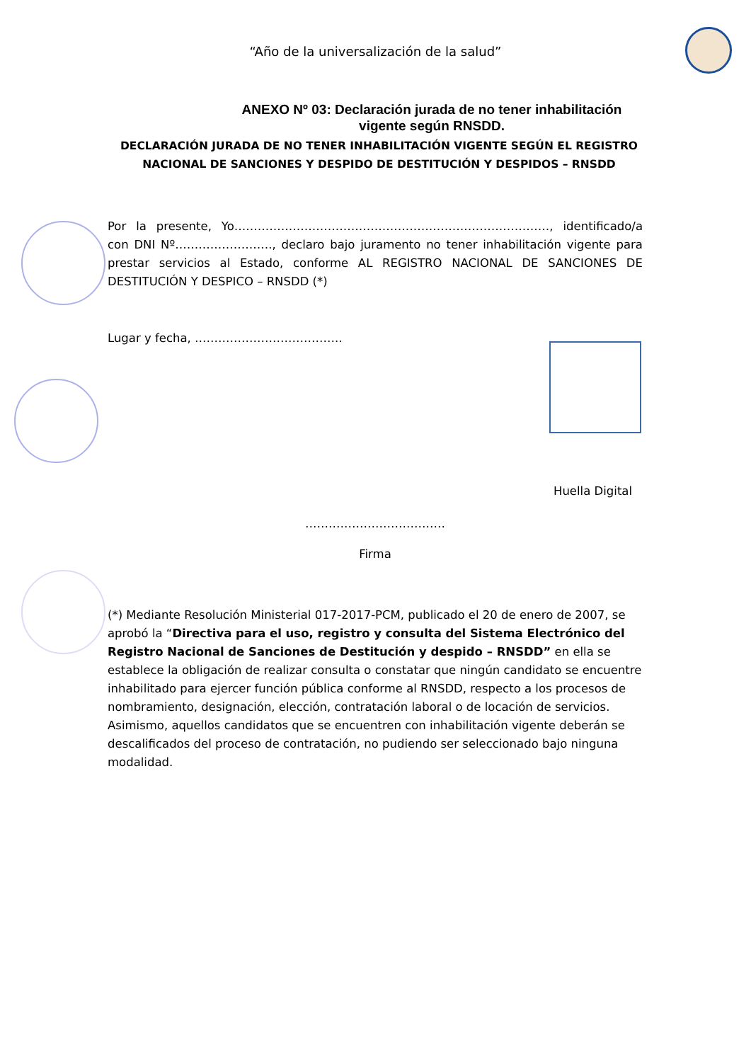“Año de la universalización de la salud”
ANEXO Nº 03: Declaración jurada de no tener inhabilitación vigente según RNSDD.
DECLARACIÓN JURADA DE NO TENER INHABILITACIÓN VIGENTE SEGÚN EL REGISTRO NACIONAL DE SANCIONES Y DESPIDO DE DESTITUCIÓN Y DESPIDOS – RNSDD
Por la presente, Yo………………………………………………………………………, identificado/a con DNI Nº……………………., declaro bajo juramento no tener inhabilitación vigente para prestar servicios al Estado, conforme AL REGISTRO NACIONAL DE SANCIONES DE DESTITUCIÓN Y DESPICO – RNSDD (*)
Lugar y fecha, ………………………………..
Huella Digital
………………………………
Firma
(*) Mediante Resolución Ministerial 017-2017-PCM, publicado el 20 de enero de 2007, se aprobó la “Directiva para el uso, registro y consulta del Sistema Electrónico del Registro Nacional de Sanciones de Destitución y despido – RNSDD” en ella se establece la obligación de realizar consulta o constatar que ningún candidato se encuentre inhabilitado para ejercer función pública conforme al RNSDD, respecto a los procesos de nombramiento, designación, elección, contratación laboral o de locación de servicios. Asimismo, aquellos candidatos que se encuentren con inhabilitación vigente deberán se descalificados del proceso de contratación, no pudiendo ser seleccionado bajo ninguna modalidad.